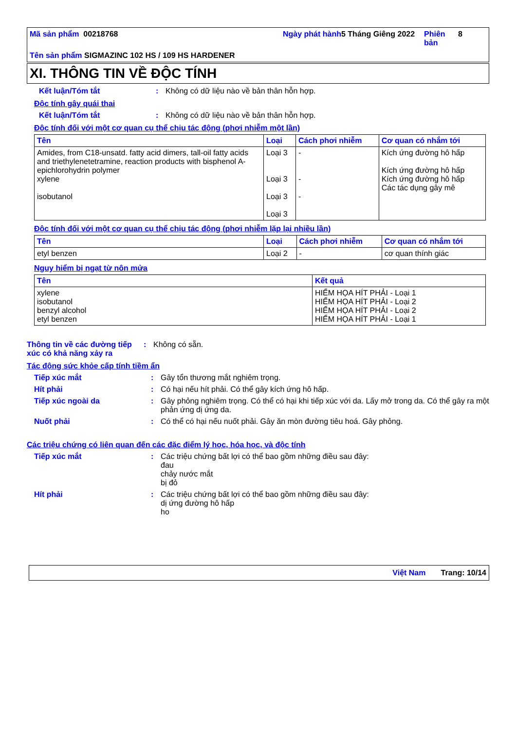Mã sản phẩm 00218768
Ngày phát hành
5 Tháng Giêng 2022
Phiên bản
8
Tên sản phẩm SIGMAZINC 102 HS / 109 HS HARDENER
XI. THÔNG TIN VỀ ĐỘC TÍNH
Kết luận/Tóm tắt: Không có dữ liệu nào về bản thân hỗn hợp.
Độc tính gây quái thai
Kết luận/Tóm tắt: Không có dữ liệu nào về bản thân hỗn hợp.
Độc tính đối với một cơ quan cụ thể chịu tác động (phơi nhiễm một lần)
| Tên | Loại | Cách phơi nhiễm | Cơ quan có nhắm tới |
| --- | --- | --- | --- |
| Amides, from C18-unsatd. fatty acid dimers, tall-oil fatty acids and triethylenetetramine, reaction products with bisphenol A-epichlorohydrin polymer xylene isobutanol | Loại 3 Loại 3 Loại 3 Loại 3 | - - - | Kích ứng đường hô hấp Kích ứng đường hô hấp Kích ứng đường hô hấp Các tác dụng gây mê |
Độc tính đối với một cơ quan cụ thể chịu tác động (phơi nhiễm lặp lại nhiều lần)
| Tên | Loại | Cách phơi nhiễm | Cơ quan có nhắm tới |
| --- | --- | --- | --- |
| etyl benzen | Loại 2 | - | cơ quan thính giác |
Nguy hiểm bị ngạt từ nôn mửa
| Tên | Kết quả |
| --- | --- |
| xylene isobutanol benzyl alcohol etyl benzen | HIỂM HỌA HÍT PHẢI - Loại 1 HIỂM HỌA HÍT PHẢI - Loại 2 HIỂM HỌA HÍT PHẢI - Loại 2 HIỂM HỌA HÍT PHẢI - Loại 1 |
Thông tin về các đường tiếp xúc có khả năng xảy ra: Không có sẵn.
Tác động sức khỏe cấp tính tiềm ẩn
Tiếp xúc mắt: Gây tổn thương mắt nghiêm trọng.
Hít phải: Có hại nếu hít phải. Có thể gây kích ứng hô hấp.
Tiếp xúc ngoài da: Gây phỏng nghiêm trọng. Có thể có hại khi tiếp xúc với da. Lấy mở trong da. Có thể gây ra một phản ứng dị ứng da.
Nuốt phải: Có thể có hại nếu nuốt phải. Gây ăn mòn đường tiêu hoá. Gây phỏng.
Các triệu chứng có liên quan đến các đặc điểm lý học, hóa học, và độc tính
Tiếp xúc mắt: Các triệu chứng bất lợi có thể bao gồm những điều sau đây:
đau
chảy nước mắt
bị đỏ
Hít phải: Các triệu chứng bất lợi có thể bao gồm những điều sau đây:
dị ứng đường hô hấp
ho
Việt Nam Trang: 10/14